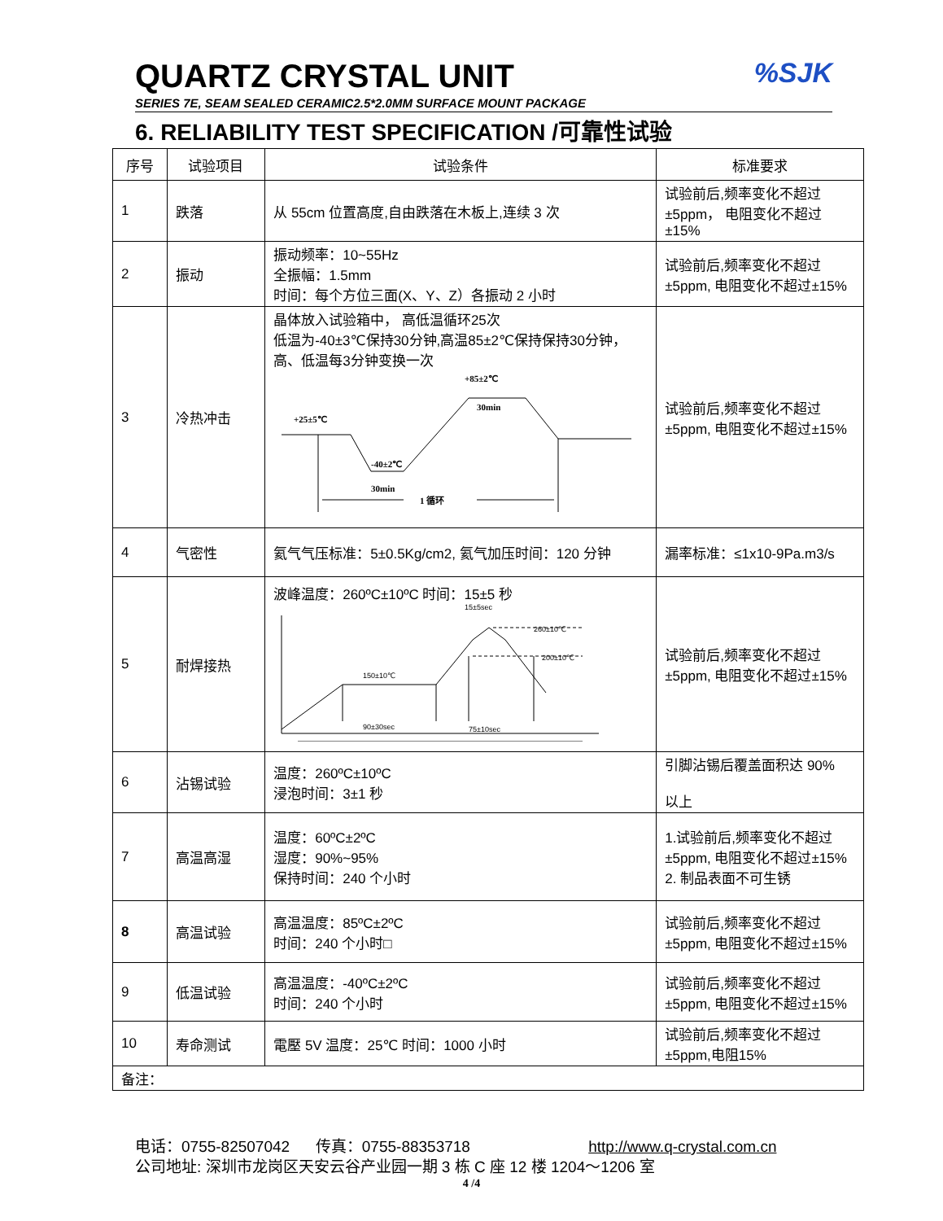QUARTZ CRYSTAL UNIT
SERIES 7E, SEAM SEALED CERAMIC2.5*2.0MM SURFACE MOUNT PACKAGE
%SJK
6. RELIABILITY TEST SPECIFICATION /可靠性试验
| 序号 | 试验项目 | 试验条件 | 标准要求 |
| --- | --- | --- | --- |
| 1 | 跌落 | 从 55cm 位置高度,自由跌落在木板上,连续 3 次 | 试验前后,频率变化不超过±5ppm， 电阻变化不超过±15% |
| 2 | 振动 | 振动频率：10~55Hz 全振幅：1.5mm 时间：每个方位三面(X、Y、Z）各振动 2 小时 | 试验前后,频率变化不超过±5ppm, 电阻变化不超过±15% |
| 3 | 冷热冲击 | 晶体放入试验箱中， 高低温循环25次 低温为-40±3℃保持30分钟,高温85±2℃保持保持30分钟， 高、低温每3分钟变换一次 +25±5℃ -40±2℃ 30min +85±2℃ 30min 1 循环 | 试验前后,频率变化不超过±5ppm, 电阻变化不超过±15% |
| 4 | 气密性 | 氦气气压标准：5±0.5Kg/cm2, 氦气加压时间：120 分钟 | 漏率标准：≤1x10-9Pa.m3/s |
| 5 | 耐焊接热 | 波峰温度：260ºC±10ºC 时间：15±5 秒 260±10℃ 200±10℃ 150±10℃ 90±30sec 75±10sec 15±5sec | 试验前后,频率变化不超过±5ppm, 电阻变化不超过±15% |
| 6 | 沾锡试验 | 温度：260ºC±10ºC 浸泡时间：3±1 秒 | 引脚沾锡后覆盖面积达 90% 以上 |
| 7 | 高温高湿 | 温度：60ºC±2ºC 湿度：90%~95% 保持时间：240 个小时 | 1.试验前后,频率变化不超过±5ppm, 电阻变化不超过±15% 2. 制品表面不可生锈 |
| 8 | 高温试验 | 高温温度：85ºC±2ºC 时间：240 个小时□ | 试验前后,频率变化不超过±5ppm, 电阻变化不超过±15% |
| 9 | 低温试验 | 高温温度：-40ºC±2ºC 时间：240 个小时 | 试验前后,频率变化不超过±5ppm, 电阻变化不超过±15% |
| 10 | 寿命测试 | 電壓 5V 温度：25℃ 时间：1000 小时 | 试验前后,频率变化不超过±5ppm,电阻15% |
| 备注： | | | |
电话：0755-82507042 传真：0755-88353718 http://www.q-crystal.com.cn
公司地址: 深圳市龙岗区天安云谷产业园一期 3 栋 C 座 12 楼 1204～1206 室
4 /4